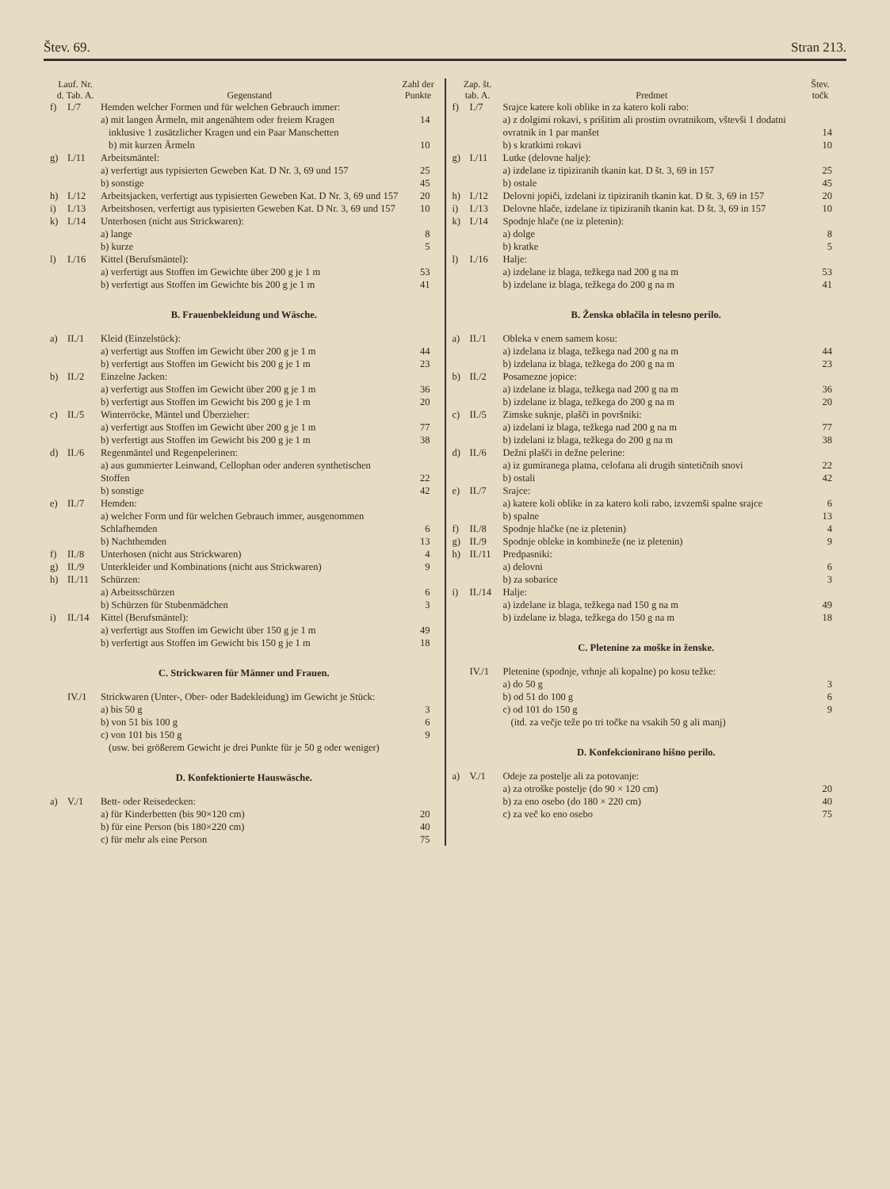Štev. 69. Stran 213.
| Lauf. Nr. d. Tab. A. | | Gegenstand | Zahl der Punkte |
| --- | --- | --- | --- |
| f) | I./7 | Hemden welcher Formen und für welchen Gebrauch immer: a) mit langen Ärmeln, mit angenähtem oder freiem Kragen | 14 |
| | | inklusive 1 zusätzlicher Kragen und ein Paar Manschetten b) mit kurzen Ärmeln | 10 |
| g) | I./11 | Arbeitsmäntel: a) verfertigt aus typisierten Geweben Kat. D Nr. 3, 69 und 157 | 25 |
| | | b) sonstige | 45 |
| h) | I./12 | Arbeitsjacken, verfertigt aus typisierten Geweben Kat. D Nr. 3, 69 und 157 | 20 |
| i) | I./13 | Arbeitshosen, verfertigt aus typisierten Geweben Kat. D Nr. 3, 69 und 157 | 10 |
| k) | I./14 | Unterhosen (nicht aus Strickwaren): a) lange | 8 |
| | | b) kurze | 5 |
| l) | I./16 | Kittel (Berufsmäntel): a) verfertigt aus Stoffen im Gewichte über 200 g je 1 m | 53 |
| | | b) verfertigt aus Stoffen im Gewichte bis 200 g je 1 m | 41 |
| B. Frauenbekleidung und Wäsche. | | | |
| a) | II./1 | Kleid (Einzelstück): a) verfertigt aus Stoffen im Gewicht über 200 g je 1 m | 44 |
| | | b) verfertigt aus Stoffen im Gewicht bis 200 g je 1 m | 23 |
| b) | II./2 | Einzelne Jacken: a) verfertigt aus Stoffen im Gewicht über 200 g je 1 m | 36 |
| | | b) verfertigt aus Stoffen im Gewicht bis 200 g je 1 m | 20 |
| c) | II./5 | Winterröcke, Mäntel und Überzieher: a) verfertigt aus Stoffen im Gewicht über 200 g je 1 m | 77 |
| | | b) verfertigt aus Stoffen im Gewicht bis 200 g je 1 m | 38 |
| d) | II./6 | Regenmäntel und Regenpelerinen: a) aus gummierter Leinwand, Cellophan oder anderen synthetischen Stoffen | 22 |
| | | b) sonstige | 42 |
| e) | II./7 | Hemden: a) welcher Form und für welchen Gebrauch immer, ausgenommen Schlafhemden | 6 |
| | | b) Nachthemden | 13 |
| f) | II./8 | Unterhosen (nicht aus Strickwaren) | 4 |
| g) | II./9 | Unterkleider und Kombinations (nicht aus Strickwaren) | 9 |
| h) | II./11 | Schürzen: a) Arbeitsschürzen | 6 |
| | | b) Schürzen für Stubenmädchen | 3 |
| i) | II./14 | Kittel (Berufsmäntel): a) verfertigt aus Stoffen im Gewicht über 150 g je 1 m | 49 |
| | | b) verfertigt aus Stoffen im Gewicht bis 150 g je 1 m | 18 |
| C. Strickwaren für Männer und Frauen. | | | |
| | IV./1 | Strickwaren (Unter-, Ober- oder Badekleidung) im Gewicht je Stück: a) bis 50 g | 3 |
| | | b) von 51 bis 100 g | 6 |
| | | c) von 101 bis 150 g | 9 |
| | | (usw. bei größerem Gewicht je drei Punkte für je 50 g oder weniger) | |
| D. Konfektionierte Hauswäsche. | | | |
| a) | V./1 | Bett- oder Reisedecken: a) für Kinderbetten (bis 90×120 cm) | 20 |
| | | b) für eine Person (bis 180×220 cm) | 40 |
| | | c) für mehr als eine Person | 75 |
| Zap. št. tab. A. | | Predmet | Štev. točk |
| --- | --- | --- | --- |
| f) | I./7 | Srajce katere koli oblike in za katero koli rabo: a) z dolgimi rokavi, s prišitim ali prostim ovratnikom, vštevši 1 dodatni ovratnik in 1 par manšet | 14 |
| | | b) s kratkimi rokavi | 10 |
| g) | I./11 | Lutke (delovne halje): a) izdelane iz tipiziranih tkanin kat. D št. 3, 69 in 157 | 25 |
| | | b) ostale | 45 |
| h) | I./12 | Delovni jopiči, izdelani iz tipiziranih tkanin kat. D št. 3, 69 in 157 | 20 |
| i) | I./13 | Delovne hlače, izdelane iz tipiziranih tkanin kat. D št. 3, 69 in 157 | 10 |
| k) | I./14 | Spodnje hlače (ne iz pletenin): a) dolge | 8 |
| | | b) kratke | 5 |
| l) | I./16 | Halje: a) izdelane iz blaga, težkega nad 200 g na m | 53 |
| | | b) izdelane iz blaga, težkega do 200 g na m | 41 |
| B. Ženska oblačila in telesno perilo. | | | |
| a) | II./1 | Obleka v enem samem kosu: a) izdelana iz blaga, težkega nad 200 g na m | 44 |
| | | b) izdelana iz blaga, težkega do 200 g na m | 23 |
| b) | II./2 | Posamezne jopice: a) izdelane iz blaga, težkega nad 200 g na m | 36 |
| | | b) izdelane iz blaga, težkega do 200 g na m | 20 |
| c) | II./5 | Zimske suknje, plašči in površniki: a) izdelani iz blaga, težkega nad 200 g na m | 77 |
| | | b) izdelani iz blaga, težkega do 200 g na m | 38 |
| d) | II./6 | Dežni plašči in dežne pelerine: a) iz gumiranega platna, celofana ali drugih sintetičnih snovi | 22 |
| | | b) ostali | 42 |
| e) | II./7 | Srajce: a) katere koli oblike in za katero koli rabo, izvzemši spalne srajce | 6 |
| | | b) spalne | 13 |
| f) | II./8 | Spodnje hlačke (ne iz pletenin) | 4 |
| g) | II./9 | Spodnje obleke in kombineže (ne iz pletenin) | 9 |
| h) | II./11 | Predpasniki: a) delovni | 6 |
| | | b) za sobarice | 3 |
| i) | II./14 | Halje: a) izdelane iz blaga, težkega nad 150 g na m | 49 |
| | | b) izdelane iz blaga, težkega do 150 g na m | 18 |
| C. Pletenine za moške in ženske. | | | |
| | IV./1 | Pletenine (spodnje, vrhnje ali kopalne) po kosu težke: a) do 50 g | 3 |
| | | b) od 51 do 100 g | 6 |
| | | c) od 101 do 150 g | 9 |
| | | (itd. za večje teže po tri točke na vsakih 50 g ali manj) | |
| D. Konfekcionirano hišno perilo. | | | |
| a) | V./1 | Odeje za postelje ali za potovanje: a) za otroške postelje (do 90 × 120 cm) | 20 |
| | | b) za eno osebo (do 180 × 220 cm) | 40 |
| | | c) za več ko eno osebo | 75 |